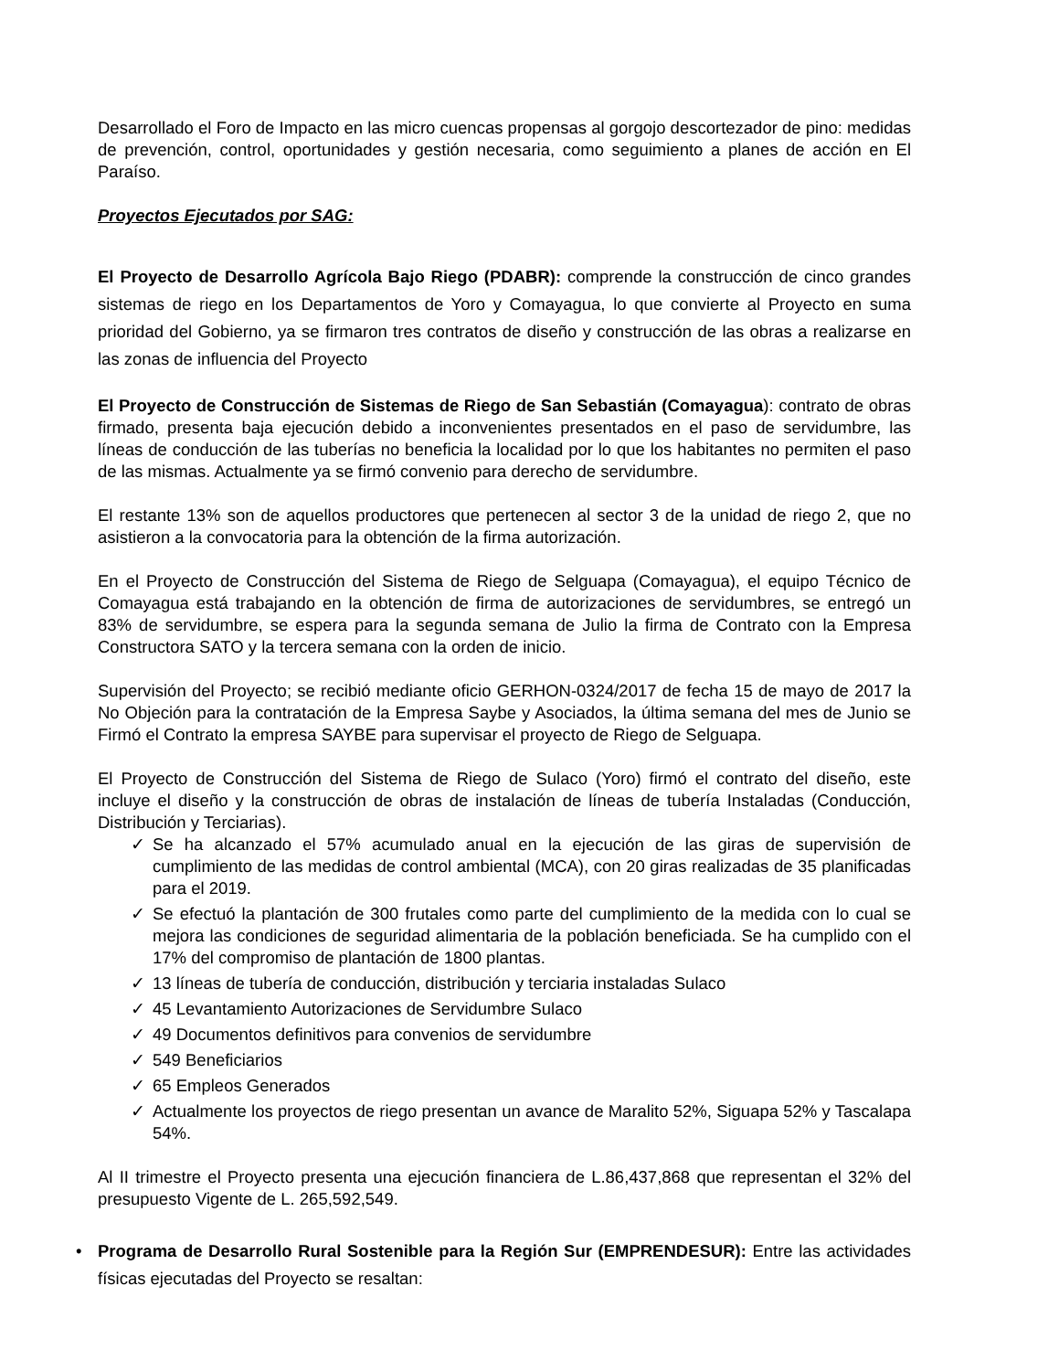Desarrollado el Foro de Impacto en las micro cuencas propensas al gorgojo descortezador de pino: medidas de prevención, control, oportunidades y gestión necesaria, como seguimiento a planes de acción en El Paraíso.
Proyectos Ejecutados por SAG:
El Proyecto de Desarrollo Agrícola Bajo Riego (PDABR): comprende la construcción de cinco grandes sistemas de riego en los Departamentos de Yoro y Comayagua, lo que convierte al Proyecto en suma prioridad del Gobierno, ya se firmaron tres contratos de diseño y construcción de las obras a realizarse en las zonas de influencia del Proyecto
El Proyecto de Construcción de Sistemas de Riego de San Sebastián (Comayagua): contrato de obras firmado, presenta baja ejecución debido a inconvenientes presentados en el paso de servidumbre, las líneas de conducción de las tuberías no beneficia la localidad por lo que los habitantes no permiten el paso de las mismas. Actualmente ya se firmó convenio para derecho de servidumbre.
El restante 13% son de aquellos productores que pertenecen al sector 3 de la unidad de riego 2, que no asistieron a la convocatoria para la obtención de la firma autorización.
En el Proyecto de Construcción del Sistema de Riego de Selguapa (Comayagua), el equipo Técnico de Comayagua está trabajando en la obtención de firma de autorizaciones de servidumbres, se entregó un 83% de servidumbre, se espera para la segunda semana de Julio la firma de Contrato con la Empresa Constructora SATO y la tercera semana con la orden de inicio.
Supervisión del Proyecto; se recibió mediante oficio GERHON-0324/2017 de fecha 15 de mayo de 2017 la No Objeción para la contratación de la Empresa Saybe y Asociados, la última semana del mes de Junio se Firmó el Contrato la empresa SAYBE para supervisar el proyecto de Riego de Selguapa.
El Proyecto de Construcción del Sistema de Riego de Sulaco (Yoro) firmó el contrato del diseño, este incluye el diseño y la construcción de obras de instalación de líneas de tubería Instaladas (Conducción, Distribución y Terciarias).
✓ Se ha alcanzado el 57% acumulado anual en la ejecución de las giras de supervisión de cumplimiento de las medidas de control ambiental (MCA), con 20 giras realizadas de 35 planificadas para el 2019.
✓ Se efectuó la plantación de 300 frutales como parte del cumplimiento de la medida con lo cual se mejora las condiciones de seguridad alimentaria de la población beneficiada. Se ha cumplido con el 17% del compromiso de plantación de 1800 plantas.
✓ 13 líneas de tubería de conducción, distribución y terciaria instaladas Sulaco
✓ 45 Levantamiento Autorizaciones de Servidumbre Sulaco
✓ 49 Documentos definitivos para convenios de servidumbre
✓ 549 Beneficiarios
✓ 65 Empleos Generados
✓ Actualmente los proyectos de riego presentan un avance de Maralito 52%, Siguapa 52% y Tascalapa 54%.
Al II trimestre el Proyecto presenta una ejecución financiera de L.86,437,868 que representan el 32% del presupuesto Vigente de L. 265,592,549.
• Programa de Desarrollo Rural Sostenible para la Región Sur (EMPRENDESUR): Entre las actividades físicas ejecutadas del Proyecto se resaltan: